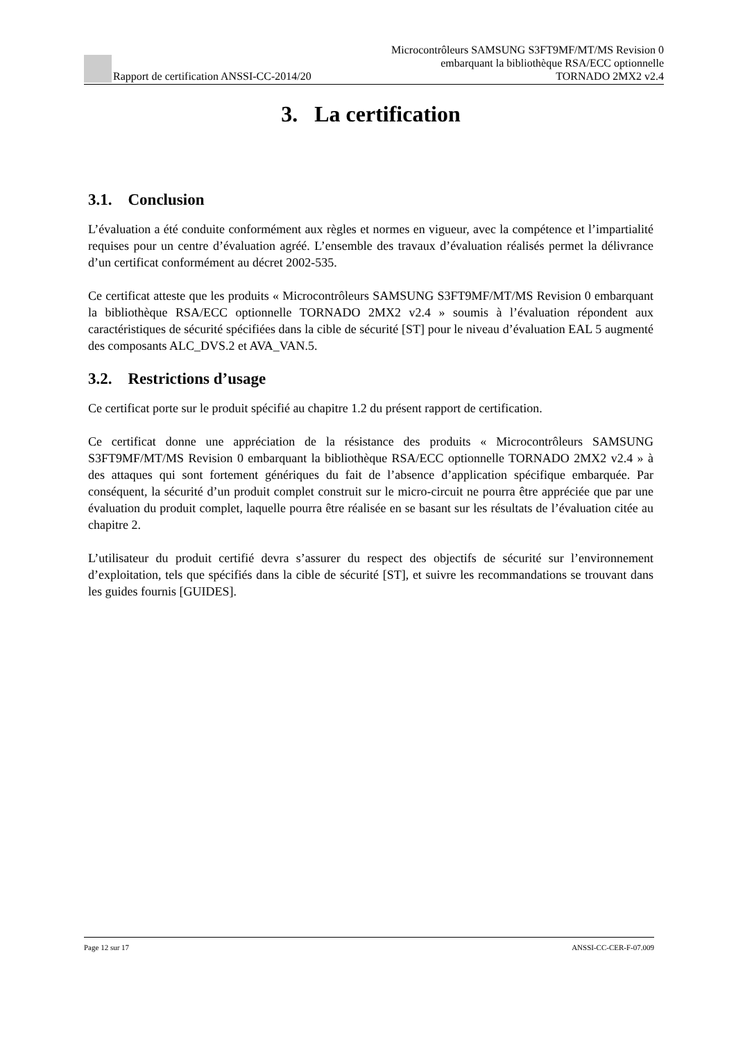Rapport de certification ANSSI-CC-2014/20
Microcontrôleurs SAMSUNG S3FT9MF/MT/MS Revision 0
embarquant la bibliothèque RSA/ECC optionnelle
TORNADO 2MX2 v2.4
3. La certification
3.1. Conclusion
L’évaluation a été conduite conformément aux règles et normes en vigueur, avec la compétence et l’impartialité requises pour un centre d’évaluation agréé. L’ensemble des travaux d’évaluation réalisés permet la délivrance d’un certificat conformément au décret 2002-535.
Ce certificat atteste que les produits « Microcontrôleurs SAMSUNG S3FT9MF/MT/MS Revision 0 embarquant la bibliothèque RSA/ECC optionnelle TORNADO 2MX2 v2.4 » soumis à l’évaluation répondent aux caractéristiques de sécurité spécifiées dans la cible de sécurité [ST] pour le niveau d’évaluation EAL 5 augmenté des composants ALC_DVS.2 et AVA_VAN.5.
3.2. Restrictions d’usage
Ce certificat porte sur le produit spécifié au chapitre 1.2 du présent rapport de certification.
Ce certificat donne une appréciation de la résistance des produits « Microcontrôleurs SAMSUNG S3FT9MF/MT/MS Revision 0 embarquant la bibliothèque RSA/ECC optionnelle TORNADO 2MX2 v2.4 » à des attaques qui sont fortement génériques du fait de l’absence d’application spécifique embarquée. Par conséquent, la sécurité d’un produit complet construit sur le micro-circuit ne pourra être appréciée que par une évaluation du produit complet, laquelle pourra être réalisée en se basant sur les résultats de l’évaluation citée au chapitre 2.
L’utilisateur du produit certifié devra s’assurer du respect des objectifs de sécurité sur l’environnement d’exploitation, tels que spécifiés dans la cible de sécurité [ST], et suivre les recommandations se trouvant dans les guides fournis [GUIDES].
Page 12 sur 17 ANSSI-CC-CER-F-07.009